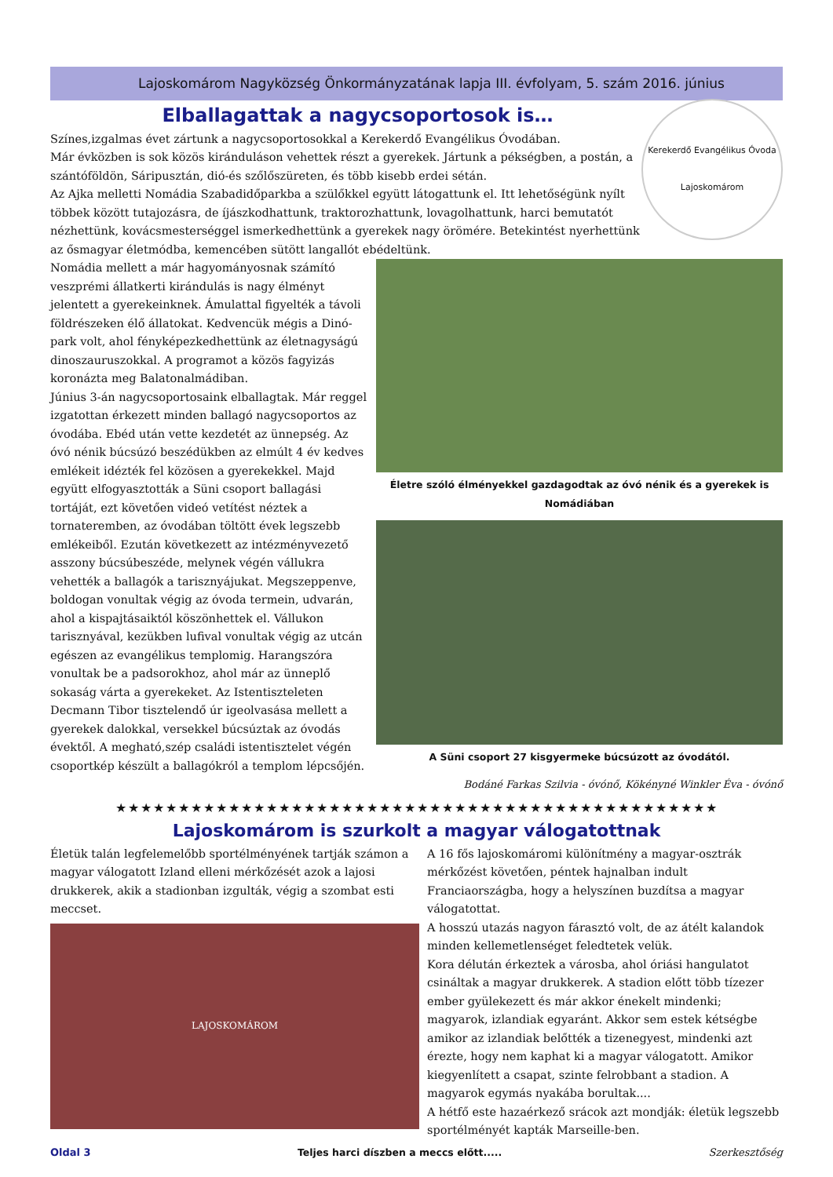Lajoskomárom Nagyközség Önkormányzatának lapja III. évfolyam, 5. szám 2016. június
Elballagattak a nagycsoportosok is…
Kerekerdő Evangélikus Óvoda
Lajoskomárom
Színes,izgalmas évet zártunk a nagycsoportosokkal a Kerekerdő Evangélikus Óvodában.
Már évközben is sok közös kiránduláson vehettek részt a gyerekek. Jártunk a pékségben, a postán, a szántóföldön, Sáripusztán, dió-és szőlőszüreten, és több kisebb erdei sétán.
Az Ajka melletti Nomádia Szabadidőparkba a szülőkkel együtt látogattunk el. Itt lehetőségünk nyílt többek között tutajozásra, de íjászkodhattunk, traktorozhattunk, lovagolhattunk, harci bemutatót nézhettünk, kovácsmesterséggel ismerkedhettünk a gyerekek nagy örömére. Betekintést nyerhettünk az ősmagyar életmódba, kemencében sütött langallót ebédeltünk.
Nomádia mellett a már hagyományosnak számító veszprémi állatkerti kirándulás is nagy élményt jelentett a gyerekeinknek. Ámulattal figyelték a távoli földrészeken élő állatokat. Kedvencük mégis a Dinó-park volt, ahol fényképezkedhettünk az életnagyságú dinoszauruszokkal. A programot a közös fagyizás koronázta meg Balatonalmádiban.
Június 3-án nagycsoportosaink elballagtak. Már reggel izgatottan érkezett minden ballagó nagycsoportos az óvodába. Ebéd után vette kezdetét az ünnepség. Az óvó nénik búcsúzó beszédükben az elmúlt 4 év kedves emlékeit idézték fel közösen a gyerekekkel. Majd együtt elfogyasztották a Süni csoport ballagási tortáját, ezt követően videó vetítést néztek a tornateremben, az óvodában töltött évek legszebb emlékeiből. Ezután következett az intézményvezető asszony búcsúbeszéde, melynek végén vállukra vehették a ballagók a tarisznyájukat. Megszeppenve, boldogan vonultak végig az óvoda termein, udvarán, ahol a kispajtásaiktól köszönhettek el. Vállukon tarisznyával, kezükben lufival vonultak végig az utcán egészen az evangélikus templomig. Harangszóra vonultak be a padsorokhoz, ahol már az ünneplő sokaság várta a gyerekeket. Az Istentiszteleten Decmann Tibor tisztelendő úr igeolvasása mellett a gyerekek dalokkal, versekkel búcsúztak az óvodás évektől. A megható,szép családi istentisztelet végén csoportkép készült a ballagókról a templom lépcsőjén.
Életre szóló élményekkel gazdagodtak az óvó nénik és a gyerekek is Nomádiában
A Süni csoport 27 kisgyermeke búcsúzott az óvodától.
Bodáné Farkas Szilvia - óvónő, Kökényné Winkler Éva - óvónő
★★★★★★★★★★★★★★★★★★★★★★★★★★★★★★★★★★★★★★★★★★★★★★★★
Lajoskomárom is szurkolt a magyar válogatottnak
Életük talán legfelemelőbb sportélményének tartják számon a magyar válogatott Izland elleni mérkőzését azok a lajosi drukkerek, akik a stadionban izgulták, végig a szombat esti meccset.
LAJOSKOMÁROM
A 16 fős lajoskomáromi különítmény a magyar-osztrák mérkőzést követően, péntek hajnalban indult Franciaországba, hogy a helyszínen buzdítsa a magyar válogatottat.
A hosszú utazás nagyon fárasztó volt, de az átélt kalandok minden kellemetlenséget feledtetek velük.
Kora délután érkeztek a városba, ahol óriási hangulatot csináltak a magyar drukkerek. A stadion előtt több tízezer ember gyülekezett és már akkor énekelt mindenki; magyarok, izlandiak egyaránt. Akkor sem estek kétségbe amikor az izlandiak belőtték a tizenegyest, mindenki azt érezte, hogy nem kaphat ki a magyar válogatott. Amikor kiegyenlített a csapat, szinte felrobbant a stadion. A magyarok egymás nyakába borultak....
A hétfő este hazaérkező srácok azt mondják: életük legszebb sportélményét kapták Marseille-ben.
Oldal 3 Teljes harci díszben a meccs előtt..... Szerkesztőség